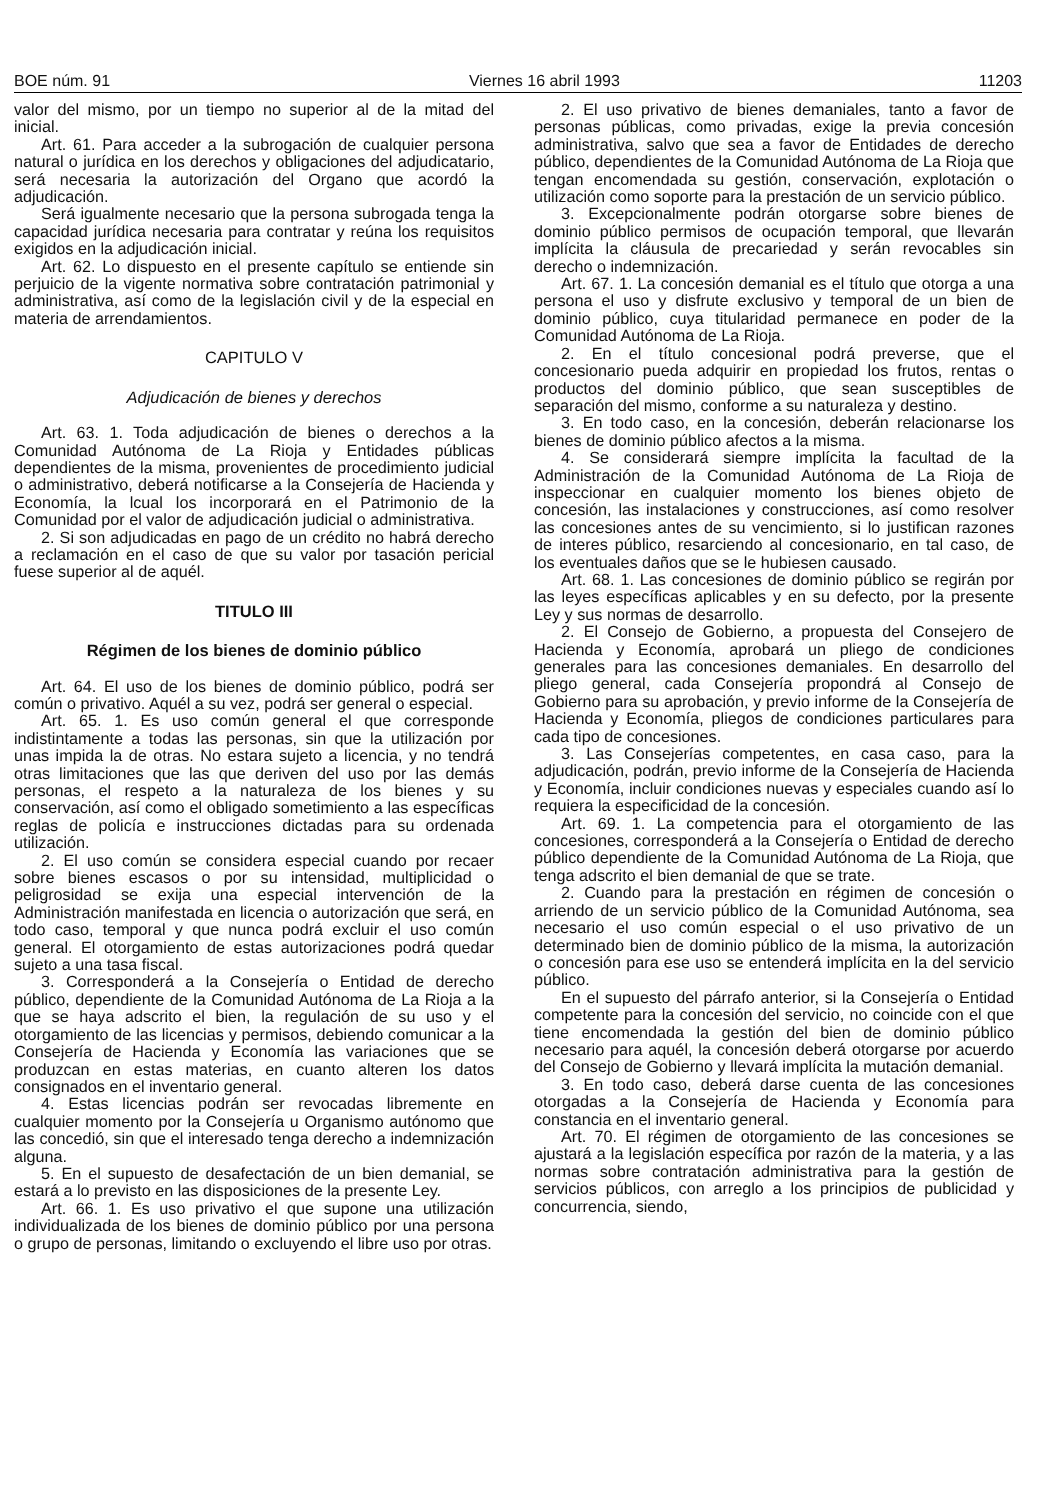BOE núm. 91 Viernes 16 abril 1993 11203
valor del mismo, por un tiempo no superior al de la mitad del inicial.
Art. 61. Para acceder a la subrogación de cualquier persona natural o jurídica en los derechos y obligaciones del adjudicatario, será necesaria la autorización del Organo que acordó la adjudicación.
Será igualmente necesario que la persona subrogada tenga la capacidad jurídica necesaria para contratar y reúna los requisitos exigidos en la adjudicación inicial.
Art. 62. Lo dispuesto en el presente capítulo se entiende sin perjuicio de la vigente normativa sobre contratación patrimonial y administrativa, así como de la legislación civil y de la especial en materia de arrendamientos.
CAPITULO V
Adjudicación de bienes y derechos
Art. 63. 1. Toda adjudicación de bienes o derechos a la Comunidad Autónoma de La Rioja y Entidades públicas dependientes de la misma, provenientes de procedimiento judicial o administrativo, deberá notificarse a la Consejería de Hacienda y Economía, la lcual los incorporará en el Patrimonio de la Comunidad por el valor de adjudicación judicial o administrativa.
2. Si son adjudicadas en pago de un crédito no habrá derecho a reclamación en el caso de que su valor por tasación pericial fuese superior al de aquél.
TITULO III
Régimen de los bienes de dominio público
Art. 64. El uso de los bienes de dominio público, podrá ser común o privativo. Aquél a su vez, podrá ser general o especial.
Art. 65. 1. Es uso común general el que corresponde indistintamente a todas las personas, sin que la utilización por unas impida la de otras. No estara sujeto a licencia, y no tendrá otras limitaciones que las que deriven del uso por las demás personas, el respeto a la naturaleza de los bienes y su conservación, así como el obligado sometimiento a las específicas reglas de policía e instrucciones dictadas para su ordenada utilización.
2. El uso común se considera especial cuando por recaer sobre bienes escasos o por su intensidad, multiplicidad o peligrosidad se exija una especial intervención de la Administración manifestada en licencia o autorización que será, en todo caso, temporal y que nunca podrá excluir el uso común general. El otorgamiento de estas autorizaciones podrá quedar sujeto a una tasa fiscal.
3. Corresponderá a la Consejería o Entidad de derecho público, dependiente de la Comunidad Autónoma de La Rioja a la que se haya adscrito el bien, la regulación de su uso y el otorgamiento de las licencias y permisos, debiendo comunicar a la Consejería de Hacienda y Economía las variaciones que se produzcan en estas materias, en cuanto alteren los datos consignados en el inventario general.
4. Estas licencias podrán ser revocadas libremente en cualquier momento por la Consejería u Organismo autónomo que las concedió, sin que el interesado tenga derecho a indemnización alguna.
5. En el supuesto de desafectación de un bien demanial, se estará a lo previsto en las disposiciones de la presente Ley.
Art. 66. 1. Es uso privativo el que supone una utilización individualizada de los bienes de dominio público por una persona o grupo de personas, limitando o excluyendo el libre uso por otras.
2. El uso privativo de bienes demaniales, tanto a favor de personas públicas, como privadas, exige la previa concesión administrativa, salvo que sea a favor de Entidades de derecho público, dependientes de la Comunidad Autónoma de La Rioja que tengan encomendada su gestión, conservación, explotación o utilización como soporte para la prestación de un servicio público.
3. Excepcionalmente podrán otorgarse sobre bienes de dominio público permisos de ocupación temporal, que llevarán implícita la cláusula de precariedad y serán revocables sin derecho o indemnización.
Art. 67. 1. La concesión demanial es el título que otorga a una persona el uso y disfrute exclusivo y temporal de un bien de dominio público, cuya titularidad permanece en poder de la Comunidad Autónoma de La Rioja.
2. En el título concesional podrá preverse, que el concesionario pueda adquirir en propiedad los frutos, rentas o productos del dominio público, que sean susceptibles de separación del mismo, conforme a su naturaleza y destino.
3. En todo caso, en la concesión, deberán relacionarse los bienes de dominio público afectos a la misma.
4. Se considerará siempre implícita la facultad de la Administración de la Comunidad Autónoma de La Rioja de inspeccionar en cualquier momento los bienes objeto de concesión, las instalaciones y construcciones, así como resolver las concesiones antes de su vencimiento, si lo justifican razones de interes público, resarciendo al concesionario, en tal caso, de los eventuales daños que se le hubiesen causado.
Art. 68. 1. Las concesiones de dominio público se regirán por las leyes específicas aplicables y en su defecto, por la presente Ley y sus normas de desarrollo.
2. El Consejo de Gobierno, a propuesta del Consejero de Hacienda y Economía, aprobará un pliego de condiciones generales para las concesiones demaniales. En desarrollo del pliego general, cada Consejería propondrá al Consejo de Gobierno para su aprobación, y previo informe de la Consejería de Hacienda y Economía, pliegos de condiciones particulares para cada tipo de concesiones.
3. Las Consejerías competentes, en casa caso, para la adjudicación, podrán, previo informe de la Consejería de Hacienda y Economía, incluir condiciones nuevas y especiales cuando así lo requiera la especificidad de la concesión.
Art. 69. 1. La competencia para el otorgamiento de las concesiones, corresponderá a la Consejería o Entidad de derecho público dependiente de la Comunidad Autónoma de La Rioja, que tenga adscrito el bien demanial de que se trate.
2. Cuando para la prestación en régimen de concesión o arriendo de un servicio público de la Comunidad Autónoma, sea necesario el uso común especial o el uso privativo de un determinado bien de dominio público de la misma, la autorización o concesión para ese uso se entenderá implícita en la del servicio público.
En el supuesto del párrafo anterior, si la Consejería o Entidad competente para la concesión del servicio, no coincide con el que tiene encomendada la gestión del bien de dominio público necesario para aquél, la concesión deberá otorgarse por acuerdo del Consejo de Gobierno y llevará implícita la mutación demanial.
3. En todo caso, deberá darse cuenta de las concesiones otorgadas a la Consejería de Hacienda y Economía para constancia en el inventario general.
Art. 70. El régimen de otorgamiento de las concesiones se ajustará a la legislación específica por razón de la materia, y a las normas sobre contratación administrativa para la gestión de servicios públicos, con arreglo a los principios de publicidad y concurrencia, siendo,